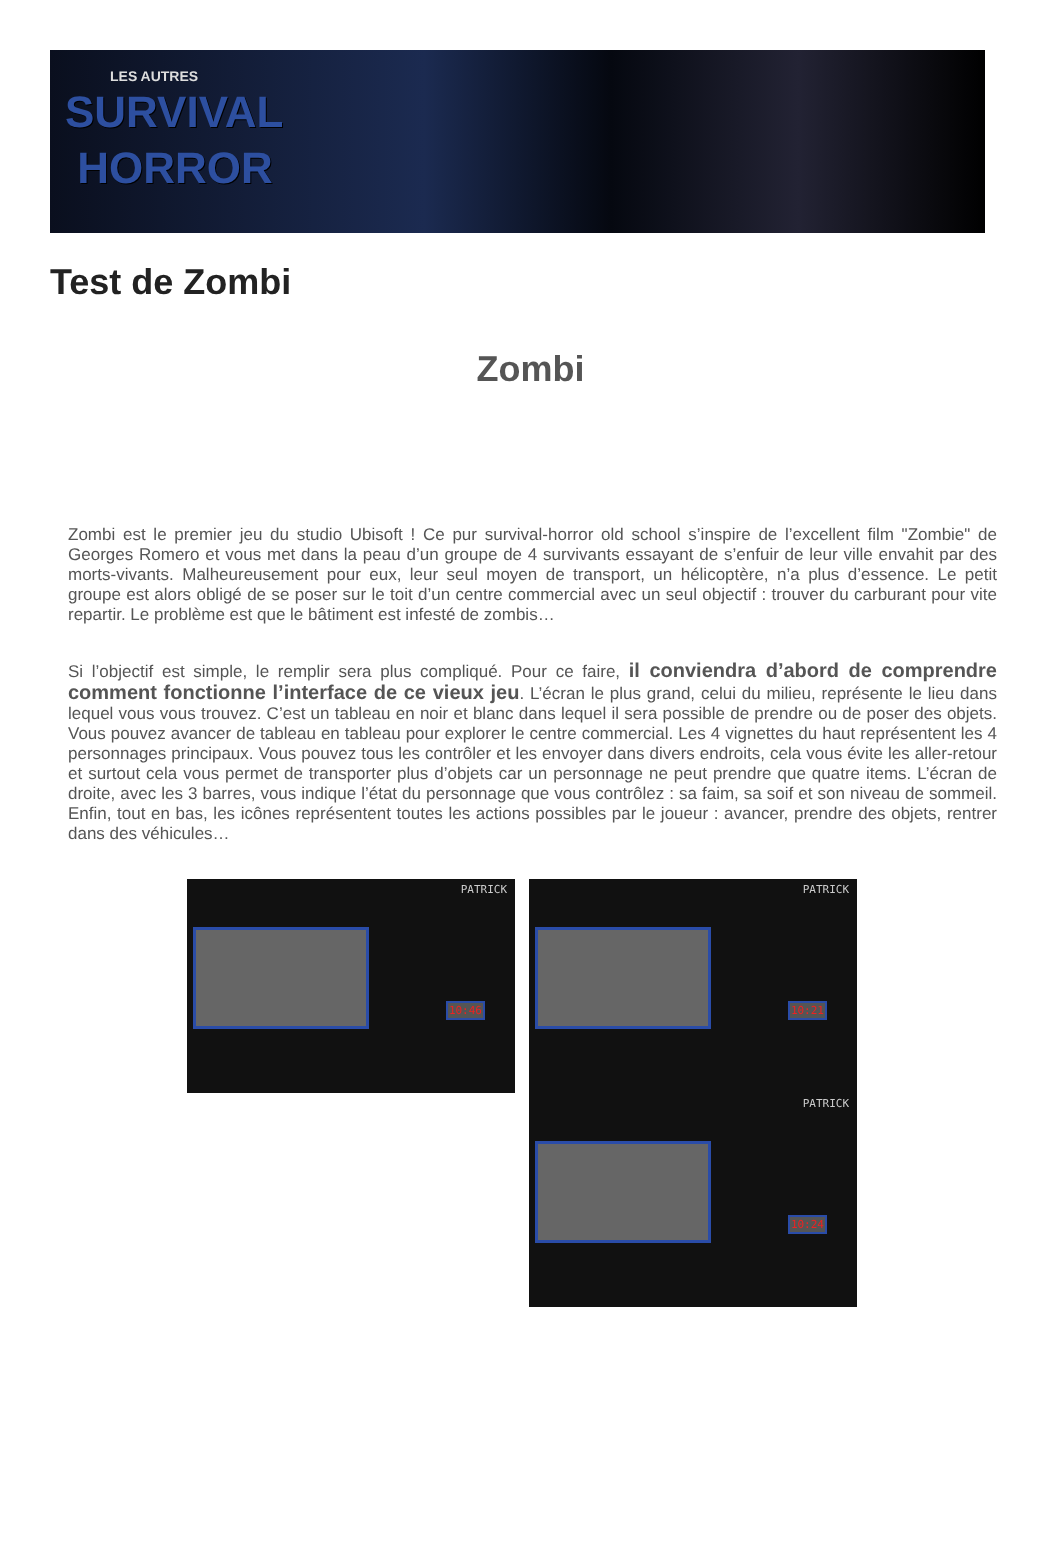LES AUTRES
SURVIVAL
HORROR
Test de Zombi
Zombi
Zombi est le premier jeu du studio Ubisoft ! Ce pur survival-horror old school s’inspire de l’excellent film "Zombie" de Georges Romero et vous met dans la peau d’un groupe de 4 survivants essayant de s’enfuir de leur ville envahit par des morts-vivants. Malheureusement pour eux, leur seul moyen de transport, un hélicoptère, n’a plus d’essence. Le petit groupe est alors obligé de se poser sur le toit d’un centre commercial avec un seul objectif : trouver du carburant pour vite repartir. Le problème est que le bâtiment est infesté de zombis…
Si l’objectif est simple, le remplir sera plus compliqué. Pour ce faire, il conviendra d’abord de comprendre comment fonctionne l’interface de ce vieux jeu. L’écran le plus grand, celui du milieu, représente le lieu dans lequel vous vous trouvez. C’est un tableau en noir et blanc dans lequel il sera possible de prendre ou de poser des objets. Vous pouvez avancer de tableau en tableau pour explorer le centre commercial. Les 4 vignettes du haut représentent les 4 personnages principaux. Vous pouvez tous les contrôler et les envoyer dans divers endroits, cela vous évite les aller-retour et surtout cela vous permet de transporter plus d’objets car un personnage ne peut prendre que quatre items. L’écran de droite, avec les 3 barres, vous indique l’état du personnage que vous contrôlez : sa faim, sa soif et son niveau de sommeil. Enfin, tout en bas, les icônes représentent toutes les actions possibles par le joueur : avancer, prendre des objets, rentrer dans des véhicules…
PATRICK
10:46
PATRICK
10:21
PATRICK
10:24